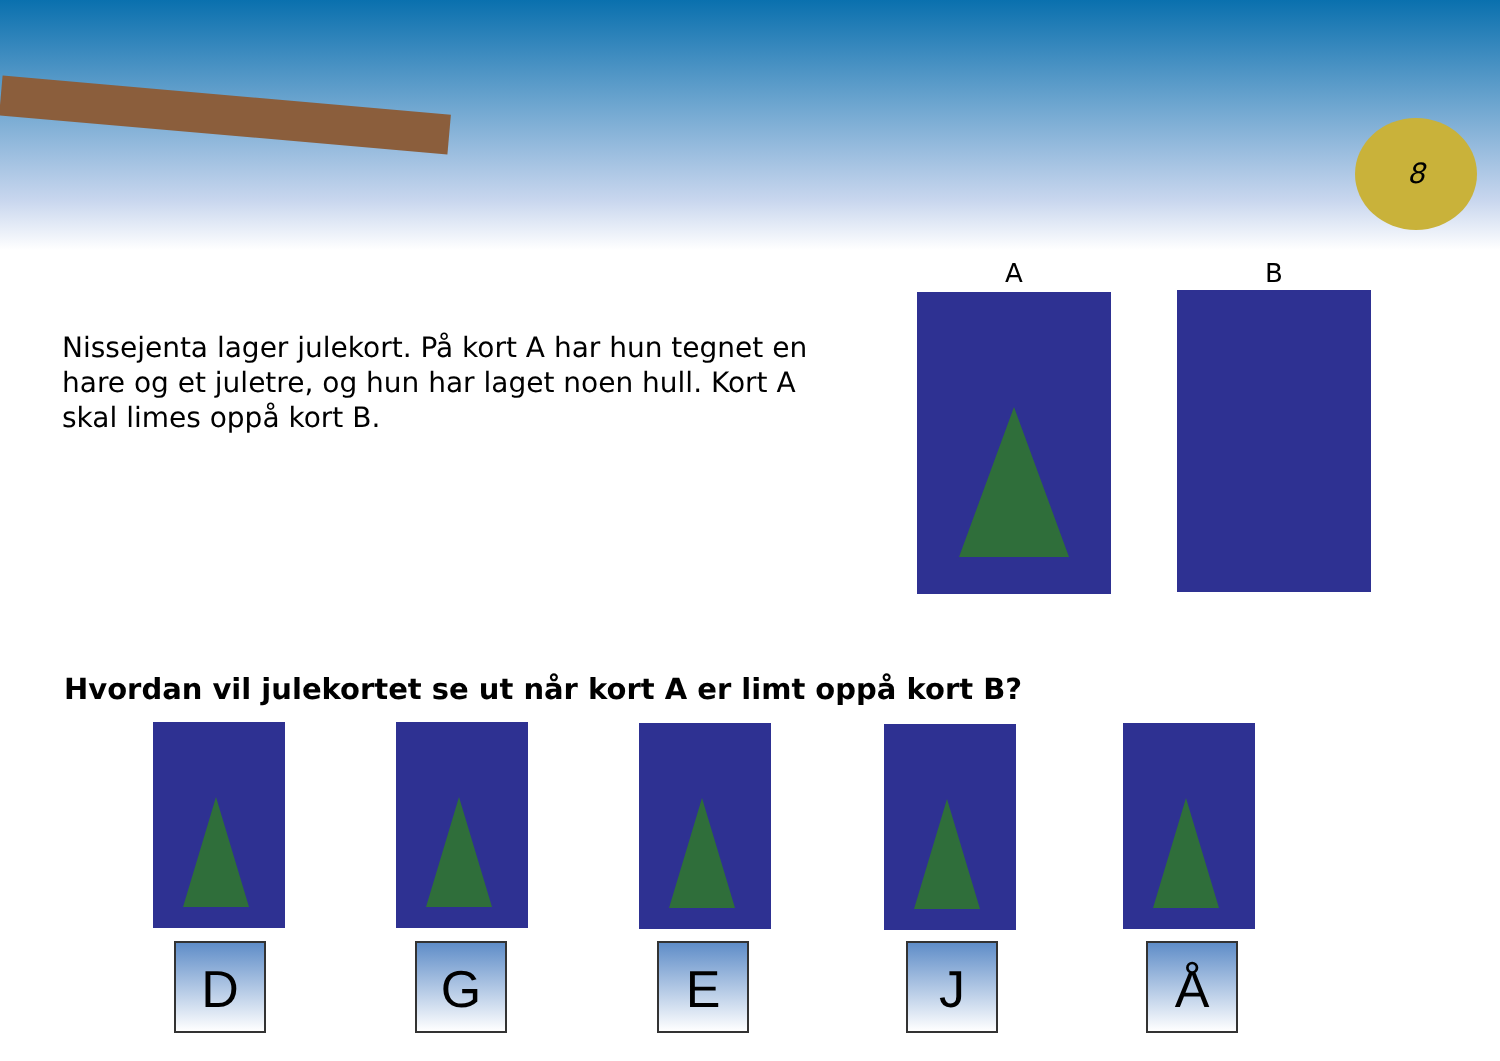8
A B
Nissejenta lager julekort. På kort A har hun tegnet en hare og et juletre, og hun har laget noen hull. Kort A skal limes oppå kort B.
Hvordan vil julekortet se ut når kort A er limt oppå kort B?
D G E J Å